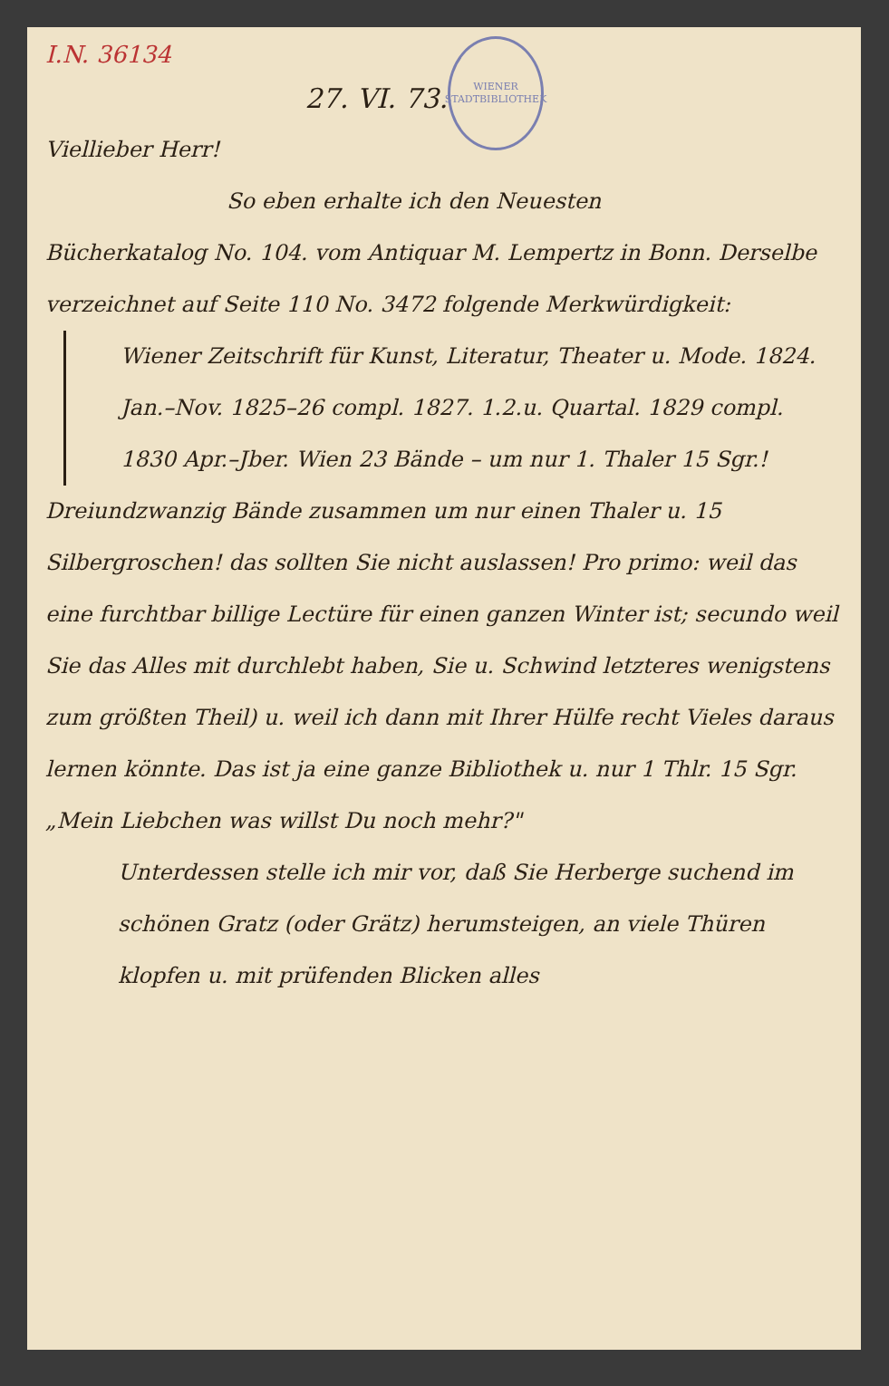I.N. 36134
WIENER STADTBIBLIOTHEK
27. VI. 73.
Viellieber Herr!
So eben erhalte ich den Neuesten
Bücherkatalog No. 104. vom Antiquar M. Lempertz in Bonn. Derselbe verzeichnet auf Seite 110 No. 3472 folgende Merkwürdigkeit:
Wiener Zeitschrift für Kunst, Literatur, Theater u. Mode. 1824. Jan.–Nov. 1825–26 compl. 1827. 1.2.u. Quartal. 1829 compl. 1830 Apr.–Jber. Wien 23 Bände – um nur 1. Thaler 15 Sgr.!
Dreiundzwanzig Bände zusammen um nur einen Thaler u. 15 Silbergroschen! das sollten Sie nicht auslassen! Pro primo: weil das eine furchtbar billige Lectüre für einen ganzen Winter ist; secundo weil Sie das Alles mit durchlebt haben, Sie u. Schwind letzteres wenigstens zum größten Theil) u. weil ich dann mit Ihrer Hülfe recht Vieles daraus lernen könnte. Das ist ja eine ganze Bibliothek u. nur 1 Thlr. 15 Sgr. „Mein Liebchen was willst Du noch mehr?"
Unterdessen stelle ich mir vor, daß Sie Herberge suchend im schönen Gratz (oder Grätz) herumsteigen, an viele Thüren klopfen u. mit prüfenden Blicken alles